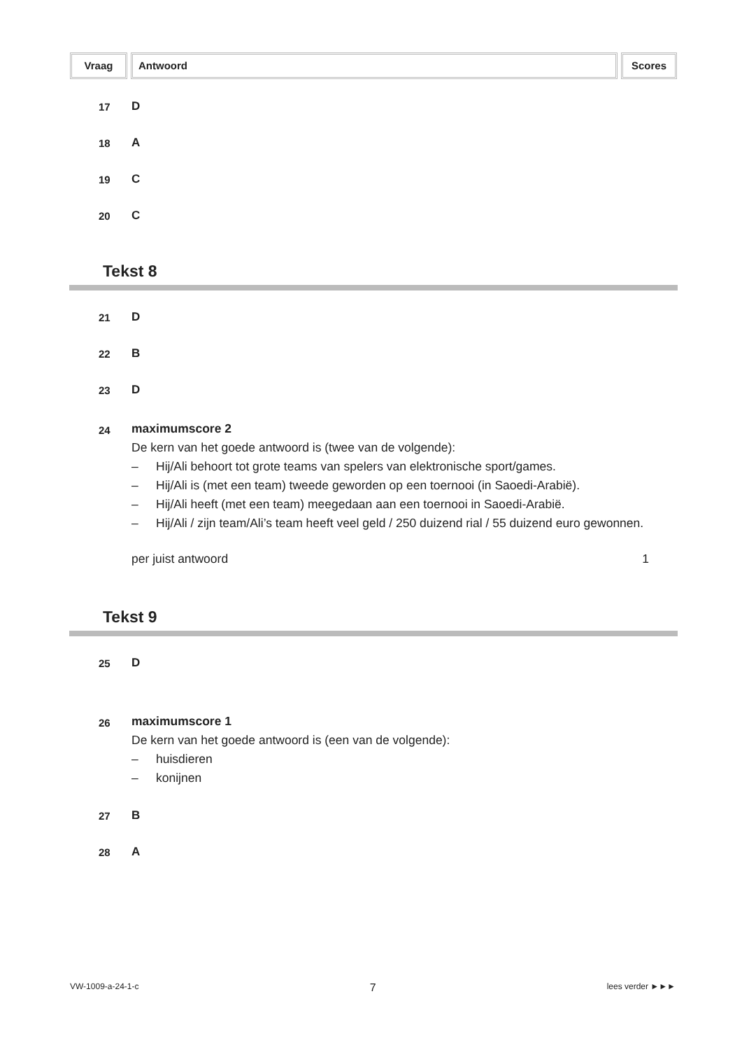Vraag Antwoord Scores
17 D
18 A
19 C
20 C
Tekst 8
21 D
22 B
23 D
24
maximumscore 2
De kern van het goede antwoord is (twee van de volgende):
– Hij/Ali behoort tot grote teams van spelers van elektronische sport/games.
– Hij/Ali is (met een team) tweede geworden op een toernooi (in Saoedi-Arabië).
– Hij/Ali heeft (met een team) meegedaan aan een toernooi in Saoedi-Arabië.
– Hij/Ali / zijn team/Ali’s team heeft veel geld / 250 duizend rial / 55 duizend euro gewonnen.
per juist antwoord 1
Tekst 9
25 D
26
maximumscore 1
De kern van het goede antwoord is (een van de volgende):
– huisdieren
– konijnen
27 B
28 A
VW-1009-a-24-1-c 7 lees verder ►►►